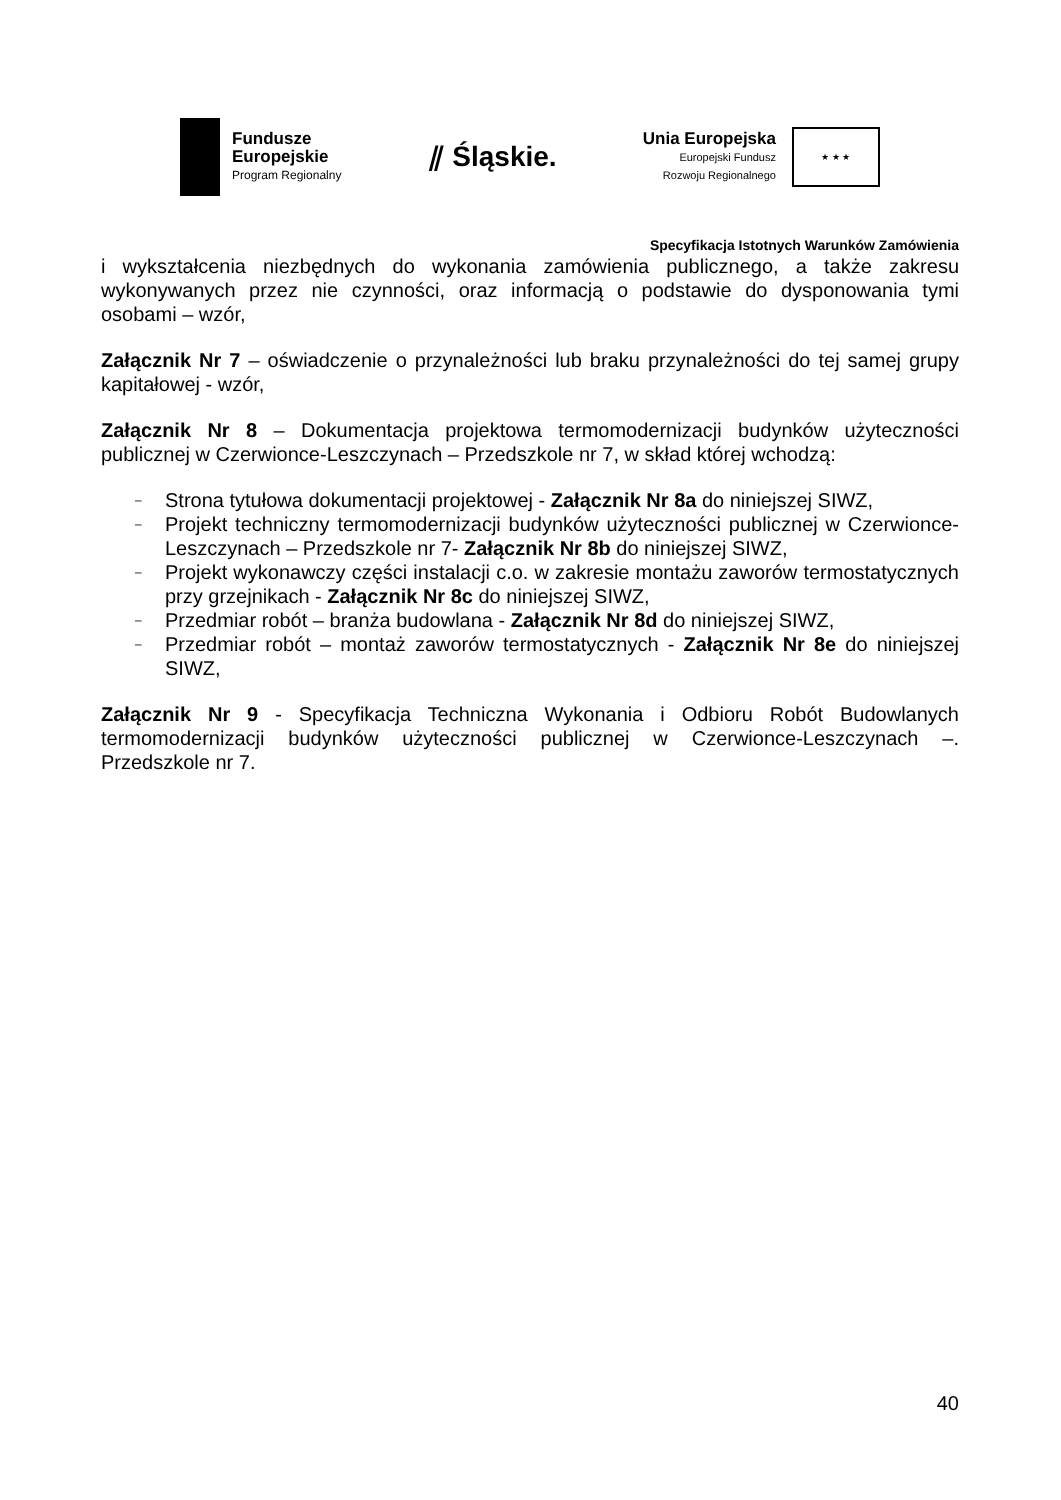Fundusze
Europejskie
Program Regionalny
⫽ Śląskie.
Unia Europejska
Europejski Fundusz
Rozwoju Regionalnego
★ ★ ★
Specyfikacja Istotnych Warunków Zamówienia
i wykształcenia niezbędnych do wykonania zamówienia publicznego, a także zakresu wykonywanych przez nie czynności, oraz informacją o podstawie do dysponowania tymi osobami – wzór,
Załącznik Nr 7 – oświadczenie o przynależności lub braku przynależności do tej samej grupy kapitałowej - wzór,
Załącznik Nr 8 – Dokumentacja projektowa termomodernizacji budynków użyteczności publicznej w Czerwionce-Leszczynach – Przedszkole nr 7, w skład której wchodzą:
– Strona tytułowa dokumentacji projektowej - Załącznik Nr 8a do niniejszej SIWZ,
– Projekt techniczny termomodernizacji budynków użyteczności publicznej w Czerwionce-Leszczynach – Przedszkole nr 7- Załącznik Nr 8b do niniejszej SIWZ,
– Projekt wykonawczy części instalacji c.o. w zakresie montażu zaworów termostatycznych przy grzejnikach - Załącznik Nr 8c do niniejszej SIWZ,
– Przedmiar robót – branża budowlana - Załącznik Nr 8d do niniejszej SIWZ,
– Przedmiar robót – montaż zaworów termostatycznych - Załącznik Nr 8e do niniejszej SIWZ,
Załącznik Nr 9 - Specyfikacja Techniczna Wykonania i Odbioru Robót Budowlanych termomodernizacji budynków użyteczności publicznej w Czerwionce-Leszczynach –. Przedszkole nr 7.
40